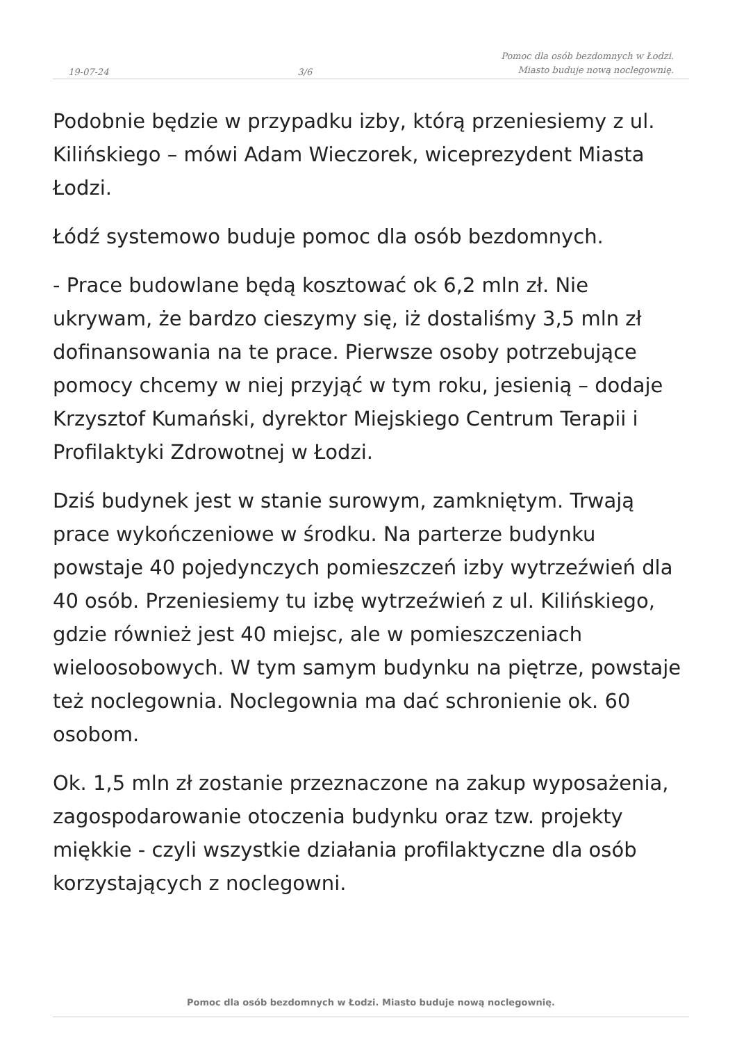19-07-24 3/6 Pomoc dla osób bezdomnych w Łodzi.
Miasto buduje nową noclegownię.
Podobnie będzie w przypadku izby, którą przeniesiemy z ul. Kilińskiego – mówi Adam Wieczorek, wiceprezydent Miasta Łodzi.
Łódź systemowo buduje pomoc dla osób bezdomnych.
- Prace budowlane będą kosztować ok 6,2 mln zł. Nie ukrywam, że bardzo cieszymy się, iż dostaliśmy 3,5 mln zł dofinansowania na te prace. Pierwsze osoby potrzebujące pomocy chcemy w niej przyjąć w tym roku, jesienią – dodaje Krzysztof Kumański, dyrektor Miejskiego Centrum Terapii i Profilaktyki Zdrowotnej w Łodzi.
Dziś budynek jest w stanie surowym, zamkniętym. Trwają prace wykończeniowe w środku. Na parterze budynku powstaje 40 pojedynczych pomieszczeń izby wytrzeźwień dla 40 osób. Przeniesiemy tu izbę wytrzeźwień z ul. Kilińskiego, gdzie również jest 40 miejsc, ale w pomieszczeniach wieloosobowych. W tym samym budynku na piętrze, powstaje też noclegownia. Noclegownia ma dać schronienie ok. 60 osobom.
Ok. 1,5 mln zł zostanie przeznaczone na zakup wyposażenia, zagospodarowanie otoczenia budynku oraz tzw. projekty miękkie - czyli wszystkie działania profilaktyczne dla osób korzystających z noclegowni.
Pomoc dla osób bezdomnych w Łodzi. Miasto buduje nową noclegownię.